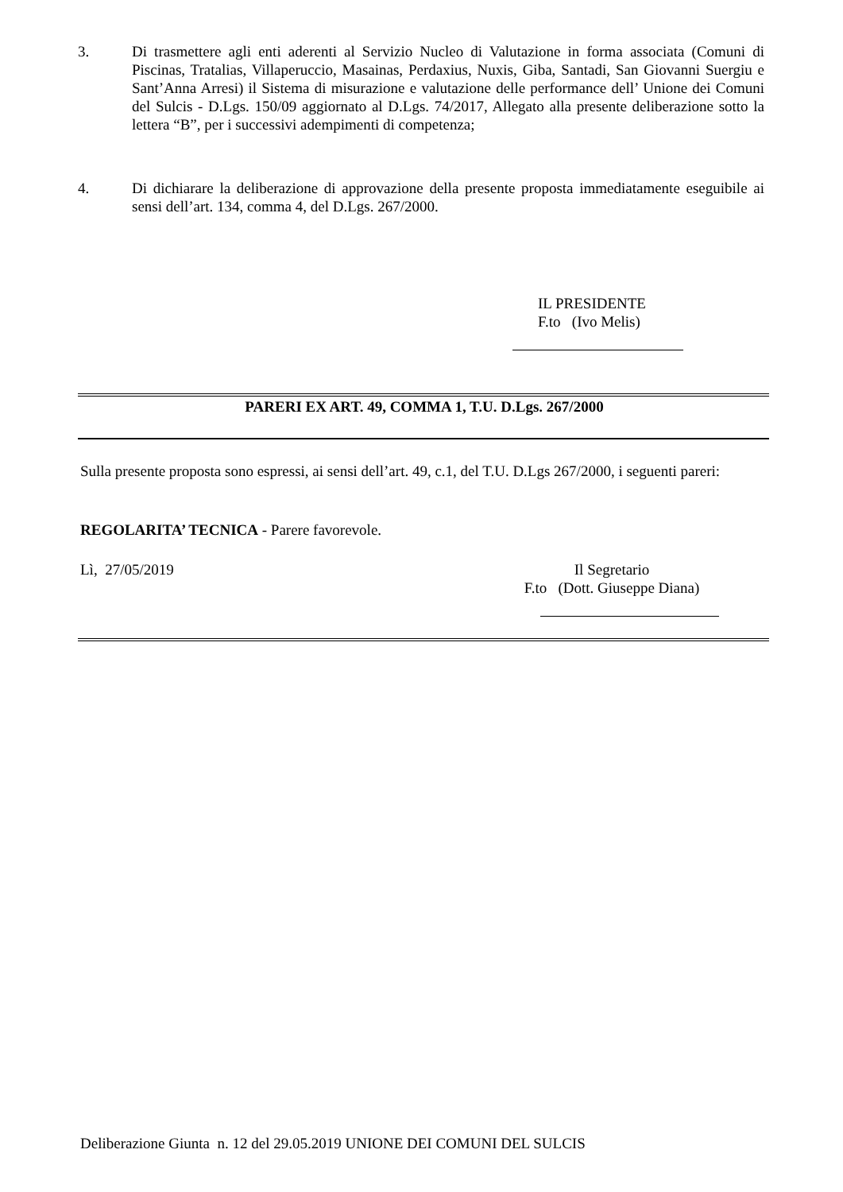3. Di trasmettere agli enti aderenti al Servizio Nucleo di Valutazione in forma associata (Comuni di Piscinas, Tratalias, Villaperuccio, Masainas, Perdaxius, Nuxis, Giba, Santadi, San Giovanni Suergiu e Sant’Anna Arresi) il Sistema di misurazione e valutazione delle performance dell’ Unione dei Comuni del Sulcis - D.Lgs. 150/09 aggiornato al D.Lgs. 74/2017, Allegato alla presente deliberazione sotto la lettera “B”, per i successivi adempimenti di competenza;
4. Di dichiarare la deliberazione di approvazione della presente proposta immediatamente eseguibile ai sensi dell’art. 134, comma 4, del D.Lgs. 267/2000.
IL PRESIDENTE
F.to (Ivo Melis)
PARERI EX ART. 49, COMMA 1, T.U. D.Lgs. 267/2000
Sulla presente proposta sono espressi, ai sensi dell’art. 49, c.1, del T.U. D.Lgs 267/2000, i seguenti pareri:
REGOLARITA’ TECNICA - Parere favorevole.
Lì, 27/05/2019
Il Segretario
F.to (Dott. Giuseppe Diana)
Deliberazione Giunta n. 12 del 29.05.2019 UNIONE DEI COMUNI DEL SULCIS